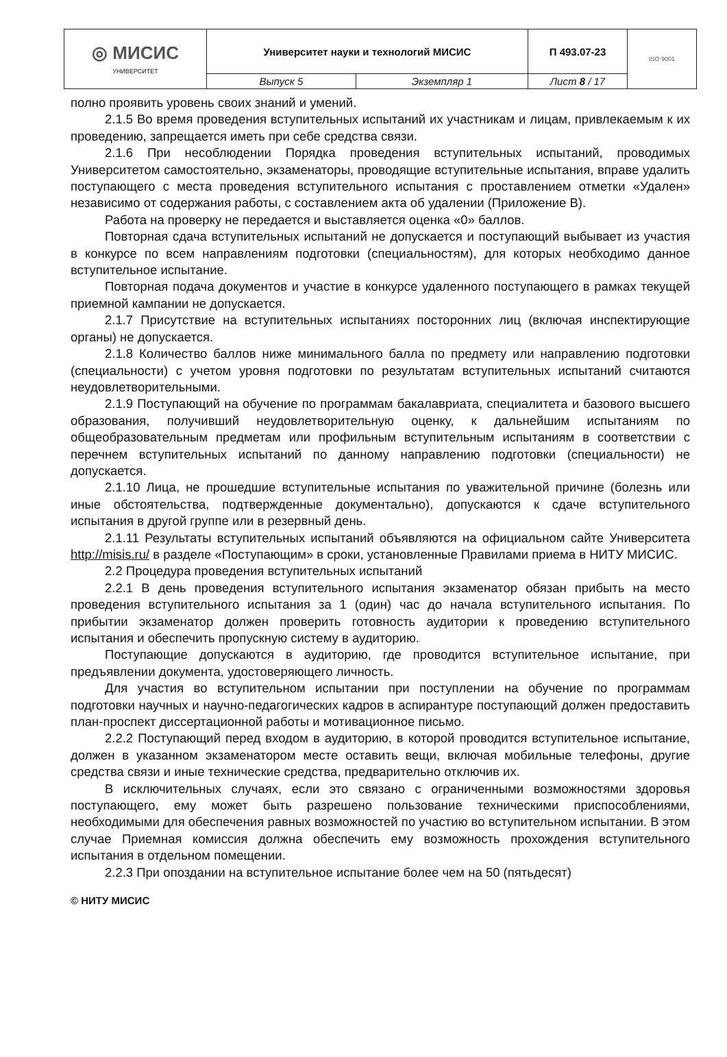| ◎ МИСИС УНИВЕРСИТЕТ | Университет науки и технологий МИСИС | | П 493.07-23 | ISO 9001 |
| | Выпуск 5 | Экземпляр 1 | Лист 8 / 17 | |
полно проявить уровень своих знаний и умений.
2.1.5 Во время проведения вступительных испытаний их участникам и лицам, привлекаемым к их проведению, запрещается иметь при себе средства связи.
2.1.6 При несоблюдении Порядка проведения вступительных испытаний, проводимых Университетом самостоятельно, экзаменаторы, проводящие вступительные испытания, вправе удалить поступающего с места проведения вступительного испытания с проставлением отметки «Удален» независимо от содержания работы, с составлением акта об удалении (Приложение В).
Работа на проверку не передается и выставляется оценка «0» баллов.
Повторная сдача вступительных испытаний не допускается и поступающий выбывает из участия в конкурсе по всем направлениям подготовки (специальностям), для которых необходимо данное вступительное испытание.
Повторная подача документов и участие в конкурсе удаленного поступающего в рамках текущей приемной кампании не допускается.
2.1.7 Присутствие на вступительных испытаниях посторонних лиц (включая инспектирующие органы) не допускается.
2.1.8 Количество баллов ниже минимального балла по предмету или направлению подготовки (специальности) с учетом уровня подготовки по результатам вступительных испытаний считаются неудовлетворительными.
2.1.9 Поступающий на обучение по программам бакалавриата, специалитета и базового высшего образования, получивший неудовлетворительную оценку, к дальнейшим испытаниям по общеобразовательным предметам или профильным вступительным испытаниям в соответствии с перечнем вступительных испытаний по данному направлению подготовки (специальности) не допускается.
2.1.10 Лица, не прошедшие вступительные испытания по уважительной причине (болезнь или иные обстоятельства, подтвержденные документально), допускаются к сдаче вступительного испытания в другой группе или в резервный день.
2.1.11 Результаты вступительных испытаний объявляются на официальном сайте Университета http://misis.ru/ в разделе «Поступающим» в сроки, установленные Правилами приема в НИТУ МИСИС.
2.2 Процедура проведения вступительных испытаний
2.2.1 В день проведения вступительного испытания экзаменатор обязан прибыть на место проведения вступительного испытания за 1 (один) час до начала вступительного испытания. По прибытии экзаменатор должен проверить готовность аудитории к проведению вступительного испытания и обеспечить пропускную систему в аудиторию.
Поступающие допускаются в аудиторию, где проводится вступительное испытание, при предъявлении документа, удостоверяющего личность.
Для участия во вступительном испытании при поступлении на обучение по программам подготовки научных и научно-педагогических кадров в аспирантуре поступающий должен предоставить план-проспект диссертационной работы и мотивационное письмо.
2.2.2 Поступающий перед входом в аудиторию, в которой проводится вступительное испытание, должен в указанном экзаменатором месте оставить вещи, включая мобильные телефоны, другие средства связи и иные технические средства, предварительно отключив их.
В исключительных случаях, если это связано с ограниченными возможностями здоровья поступающего, ему может быть разрешено пользование техническими приспособлениями, необходимыми для обеспечения равных возможностей по участию во вступительном испытании. В этом случае Приемная комиссия должна обеспечить ему возможность прохождения вступительного испытания в отдельном помещении.
2.2.3 При опоздании на вступительное испытание более чем на 50 (пятьдесят)
© НИТУ МИСИС